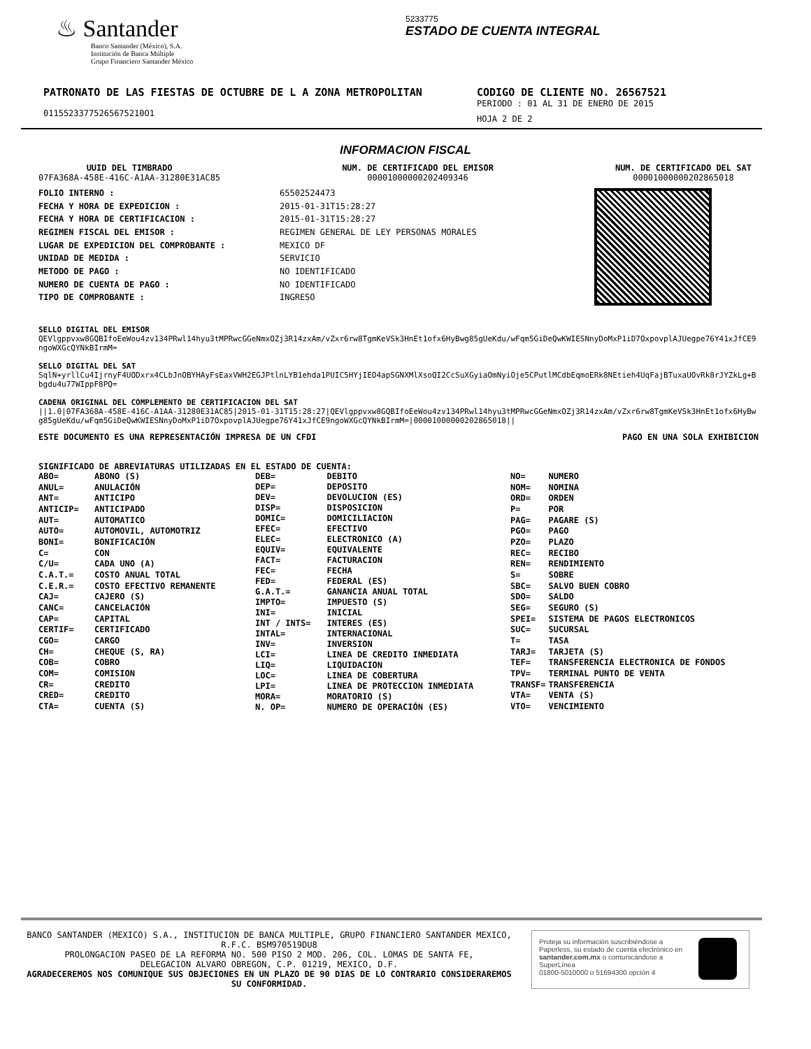♨ Santander
Banco Santander (México), S.A.
Institución de Banca Múltiple
Grupo Financiero Santander México
5233775
ESTADO DE CUENTA INTEGRAL
PATRONATO DE LAS FIESTAS DE OCTUBRE DE L A ZONA METROPOLITAN
01155233775265675210O1
CODIGO DE CLIENTE NO. 26567521
PERIODO : 01 AL 31 DE ENERO DE 2015
HOJA 2 DE 2
INFORMACION FISCAL
UUID DEL TIMBRADO
07FA368A-458E-416C-A1AA-31280E31AC85
NUM. DE CERTIFICADO DEL EMISOR
00001000000202409346
NUM. DE CERTIFICADO DEL SAT
00001000000202865018
| FOLIO INTERNO : |
| FECHA Y HORA DE EXPEDICION : |
| FECHA Y HORA DE CERTIFICACION : |
| REGIMEN FISCAL DEL EMISOR : |
| LUGAR DE EXPEDICION DEL COMPROBANTE : |
| UNIDAD DE MEDIDA : |
| METODO DE PAGO : |
| NUMERO DE CUENTA DE PAGO : |
| TIPO DE COMPROBANTE : |
| 65502524473 |
| 2015-01-31T15:28:27 |
| 2015-01-31T15:28:27 |
| REGIMEN GENERAL DE LEY PERSONAS MORALES |
| MEXICO DF |
| SERVICIO |
| NO IDENTIFICADO |
| NO IDENTIFICADO |
| INGRESO |
SELLO DIGITAL DEL EMISOR
QEVlgppvxw8GQBIfoEeWou4zv134PRwl14hyu3tMPRwcGGeNmxOZj3R14zxAm/vZxr6rw8TgmKeVSk3HnEt1ofx6HyBwg85gUeKdu/wFqm5GiDeQwKWIESNnyDoMxP1iD7OxpovplAJUegpe76Y41xJfCE9ngoWXGcQYNkBIrmM=
SELLO DIGITAL DEL SAT
SqlN+yrllCu4IjrnyF4UODxrx4CLbJnOBYHAyFsEaxVWH2EGJPtlnLYB1ehda1PUIC5HYjIEO4apSGNXMlXsoQI2CcSuXGyiaOmNyiOje5CPutlMCdbEqmoERk8NEtieh4UqFajBTuxaUOvRk8rJYZkLg+Bbgdu4u77WIppF8PQ=
CADENA ORIGINAL DEL COMPLEMENTO DE CERTIFICACION DEL SAT
||1.0|07FA368A-458E-416C-A1AA-31280E31AC85|2015-01-31T15:28:27|QEVlgppvxw8GQBIfoEeWou4zv134PRwl14hyu3tMPRwcGGeNmxOZj3R14zxAm/vZxr6rw8TgmKeVSk3HnEt1ofx6HyBwg85gUeKdu/wFqm5GiDeQwKWIESNnyDoMxP1iD7OxpovplAJUegpe76Y41xJfCE9ngoWXGcQYNkBIrmM=|00001000000202865018||
ESTE DOCUMENTO ES UNA REPRESENTACIÓN IMPRESA DE UN CFDI PAGO EN UNA SOLA EXHIBICION
SIGNIFICADO DE ABREVIATURAS UTILIZADAS EN EL ESTADO DE CUENTA:
| ABO= | ABONO (S) |
| ANUL= | ANULACIÓN |
| ANT= | ANTICIPO |
| ANTICIP= | ANTICIPADO |
| AUT= | AUTOMATICO |
| AUTO= | AUTOMOVIL, AUTOMOTRIZ |
| BONI= | BONIFICACIÓN |
| C= | CON |
| C/U= | CADA UNO (A) |
| C.A.T.= | COSTO ANUAL TOTAL |
| C.E.R.= | COSTO EFECTIVO REMANENTE |
| CAJ= | CAJERO (S) |
| CANC= | CANCELACIÓN |
| CAP= | CAPITAL |
| CERTIF= | CERTIFICADO |
| CGO= | CARGO |
| CH= | CHEQUE (S, RA) |
| COB= | COBRO |
| COM= | COMISION |
| CR= | CREDITO |
| CRED= | CREDITO |
| CTA= | CUENTA (S) |
| DEB= | DEBITO |
| DEP= | DEPOSITO |
| DEV= | DEVOLUCION (ES) |
| DISP= | DISPOSICION |
| DOMIC= | DOMICILIACION |
| EFEC= | EFECTIVO |
| ELEC= | ELECTRONICO (A) |
| EQUIV= | EQUIVALENTE |
| FACT= | FACTURACION |
| FEC= | FECHA |
| FED= | FEDERAL (ES) |
| G.A.T.= | GANANCIA ANUAL TOTAL |
| IMPTO= | IMPUESTO (S) |
| INI= | INICIAL |
| INT / INTS= | INTERES (ES) |
| INTAL= | INTERNACIONAL |
| INV= | INVERSION |
| LCI= | LINEA DE CREDITO INMEDIATA |
| LIQ= | LIQUIDACION |
| LOC= | LINEA DE COBERTURA |
| LPI= | LINEA DE PROTECCION INMEDIATA |
| MORA= | MORATORIO (S) |
| N. OP= | NUMERO DE OPERACIÓN (ES) |
| NO= | NUMERO |
| NOM= | NOMINA |
| ORD= | ORDEN |
| P= | POR |
| PAG= | PAGARE (S) |
| PGO= | PAGO |
| PZO= | PLAZO |
| REC= | RECIBO |
| REN= | RENDIMIENTO |
| S= | SOBRE |
| SBC= | SALVO BUEN COBRO |
| SDO= | SALDO |
| SEG= | SEGURO (S) |
| SPEI= | SISTEMA DE PAGOS ELECTRONICOS |
| SUC= | SUCURSAL |
| T= | TASA |
| TARJ= | TARJETA (S) |
| TEF= | TRANSFERENCIA ELECTRONICA DE FONDOS |
| TPV= | TERMINAL PUNTO DE VENTA |
| TRANSF= | TRANSFERENCIA |
| VTA= | VENTA (S) |
| VTO= | VENCIMIENTO |
BANCO SANTANDER (MEXICO) S.A., INSTITUCION DE BANCA MULTIPLE, GRUPO FINANCIERO SANTANDER MEXICO,
R.F.C. BSM970519DU8
PROLONGACION PASEO DE LA REFORMA NO. 500 PISO 2 MOD. 206, COL. LOMAS DE SANTA FE,
DELEGACION ALVARO OBREGON, C.P. 01219, MEXICO, D.F.
AGRADECEREMOS NOS COMUNIQUE SUS OBJECIONES EN UN PLAZO DE 90 DIAS DE LO CONTRARIO CONSIDERAREMOS
SU CONFORMIDAD.
Proteja su información suscribiéndose a Paperless, su estado de cuenta electrónico en santander.com.mx o comunicándose a SuperLínea
01800-5010000 o 51694300 opción 4